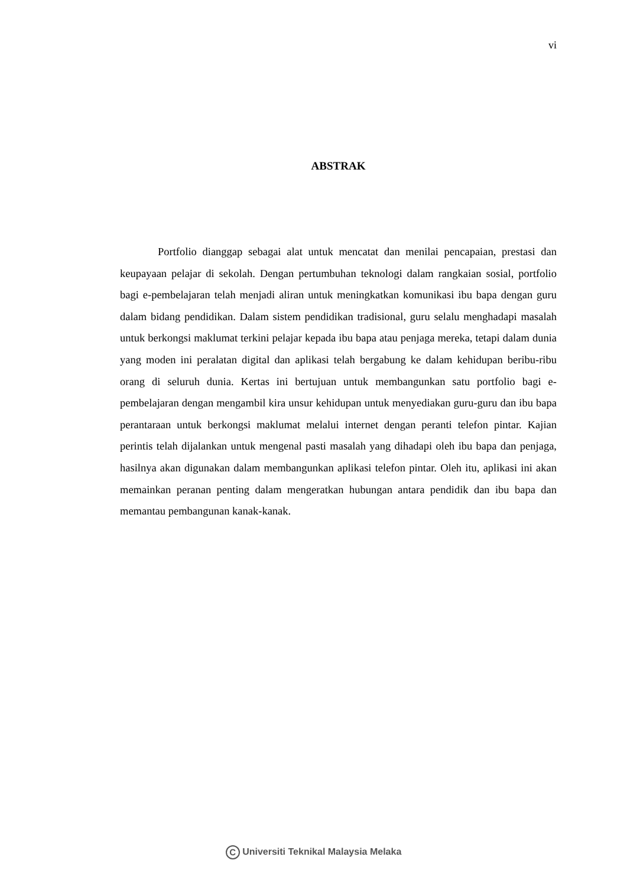vi
ABSTRAK
Portfolio dianggap sebagai alat untuk mencatat dan menilai pencapaian, prestasi dan keupayaan pelajar di sekolah. Dengan pertumbuhan teknologi dalam rangkaian sosial, portfolio bagi e-pembelajaran telah menjadi aliran untuk meningkatkan komunikasi ibu bapa dengan guru dalam bidang pendidikan. Dalam sistem pendidikan tradisional, guru selalu menghadapi masalah untuk berkongsi maklumat terkini pelajar kepada ibu bapa atau penjaga mereka, tetapi dalam dunia yang moden ini peralatan digital dan aplikasi telah bergabung ke dalam kehidupan beribu-ribu orang di seluruh dunia. Kertas ini bertujuan untuk membangunkan satu portfolio bagi e-pembelajaran dengan mengambil kira unsur kehidupan untuk menyediakan guru-guru dan ibu bapa perantaraan untuk berkongsi maklumat melalui internet dengan peranti telefon pintar. Kajian perintis telah dijalankan untuk mengenal pasti masalah yang dihadapi oleh ibu bapa dan penjaga, hasilnya akan digunakan dalam membangunkan aplikasi telefon pintar. Oleh itu, aplikasi ini akan memainkan peranan penting dalam mengeratkan hubungan antara pendidik dan ibu bapa dan memantau pembangunan kanak-kanak.
C Universiti Teknikal Malaysia Melaka